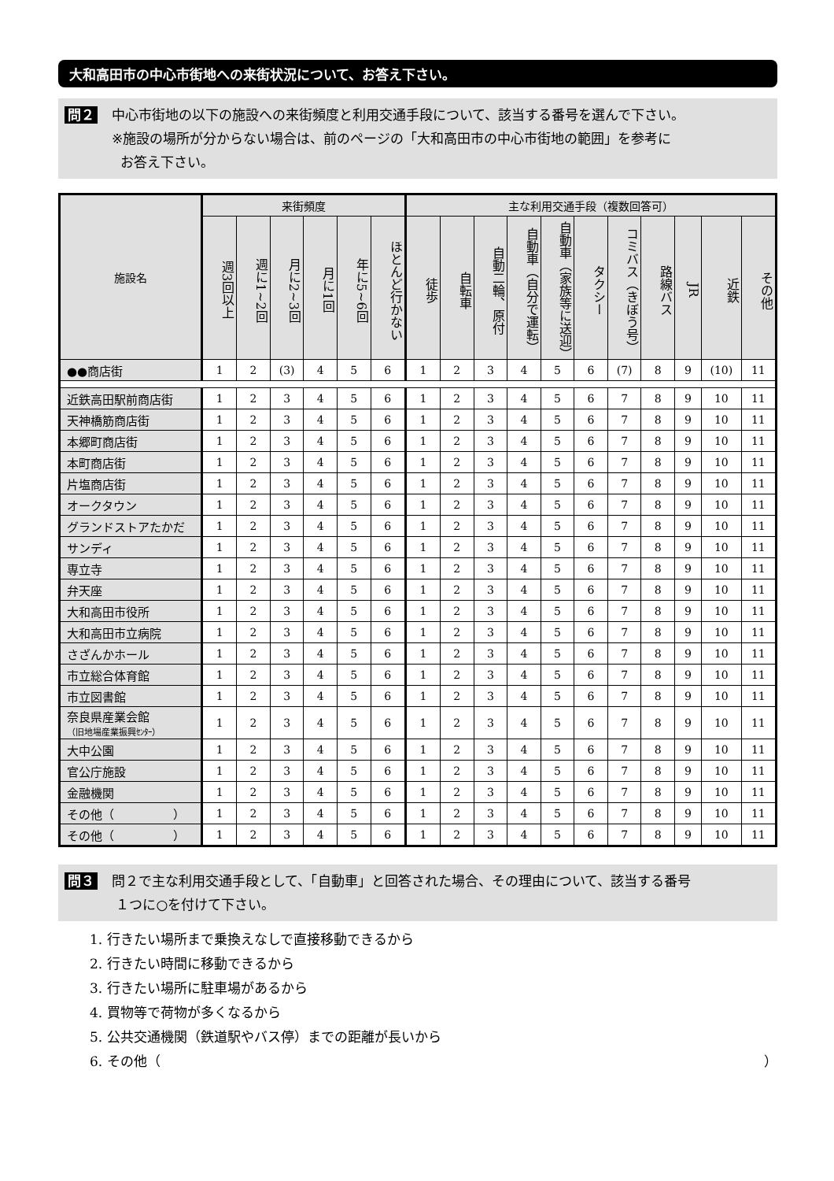大和高田市の中心市街地への来街状況について、お答え下さい。
問２
中心市街地の以下の施設への来街頻度と利用交通手段について、該当する番号を選んで下さい。
※施設の場所が分からない場合は、前のページの「大和高田市の中心市街地の範囲」を参考に
お答え下さい。
| 施設名 | 来街頻度 | | | | | | 主な利用交通手段（複数回答可） | | | | | | | | | | |
| --- | --- | --- | --- | --- | --- | --- | --- | --- | --- | --- | --- | --- | --- | --- | --- | --- | --- |
| | 週3回以上 | 週に1~2回 | 月に2~3回 | 月に1回 | 年に5~6回 | ほとんど行かない | 徒歩 | 自転車 | 自動二輪、原付 | 自動車（自分で運転） | 自動車（家族等に送迎） | タクシー | コミバス（きぼう号） | 路線バス | JR | 近鉄 | その他 |
| ●●商店街 | 1 | 2 | (3) | 4 | 5 | 6 | 1 | 2 | 3 | 4 | 5 | 6 | (7) | 8 | 9 | (10) | 11 |
| 近鉄高田駅前商店街 | 1 | 2 | 3 | 4 | 5 | 6 | 1 | 2 | 3 | 4 | 5 | 6 | 7 | 8 | 9 | 10 | 11 |
| 天神橋筋商店街 | 1 | 2 | 3 | 4 | 5 | 6 | 1 | 2 | 3 | 4 | 5 | 6 | 7 | 8 | 9 | 10 | 11 |
| 本郷町商店街 | 1 | 2 | 3 | 4 | 5 | 6 | 1 | 2 | 3 | 4 | 5 | 6 | 7 | 8 | 9 | 10 | 11 |
| 本町商店街 | 1 | 2 | 3 | 4 | 5 | 6 | 1 | 2 | 3 | 4 | 5 | 6 | 7 | 8 | 9 | 10 | 11 |
| 片塩商店街 | 1 | 2 | 3 | 4 | 5 | 6 | 1 | 2 | 3 | 4 | 5 | 6 | 7 | 8 | 9 | 10 | 11 |
| オークタウン | 1 | 2 | 3 | 4 | 5 | 6 | 1 | 2 | 3 | 4 | 5 | 6 | 7 | 8 | 9 | 10 | 11 |
| グランドストアたかだ | 1 | 2 | 3 | 4 | 5 | 6 | 1 | 2 | 3 | 4 | 5 | 6 | 7 | 8 | 9 | 10 | 11 |
| サンディ | 1 | 2 | 3 | 4 | 5 | 6 | 1 | 2 | 3 | 4 | 5 | 6 | 7 | 8 | 9 | 10 | 11 |
| 専立寺 | 1 | 2 | 3 | 4 | 5 | 6 | 1 | 2 | 3 | 4 | 5 | 6 | 7 | 8 | 9 | 10 | 11 |
| 弁天座 | 1 | 2 | 3 | 4 | 5 | 6 | 1 | 2 | 3 | 4 | 5 | 6 | 7 | 8 | 9 | 10 | 11 |
| 大和高田市役所 | 1 | 2 | 3 | 4 | 5 | 6 | 1 | 2 | 3 | 4 | 5 | 6 | 7 | 8 | 9 | 10 | 11 |
| 大和高田市立病院 | 1 | 2 | 3 | 4 | 5 | 6 | 1 | 2 | 3 | 4 | 5 | 6 | 7 | 8 | 9 | 10 | 11 |
| さざんかホール | 1 | 2 | 3 | 4 | 5 | 6 | 1 | 2 | 3 | 4 | 5 | 6 | 7 | 8 | 9 | 10 | 11 |
| 市立総合体育館 | 1 | 2 | 3 | 4 | 5 | 6 | 1 | 2 | 3 | 4 | 5 | 6 | 7 | 8 | 9 | 10 | 11 |
| 市立図書館 | 1 | 2 | 3 | 4 | 5 | 6 | 1 | 2 | 3 | 4 | 5 | 6 | 7 | 8 | 9 | 10 | 11 |
| 奈良県産業会館 （旧地場産業振興ｾﾝﾀｰ） | 1 | 2 | 3 | 4 | 5 | 6 | 1 | 2 | 3 | 4 | 5 | 6 | 7 | 8 | 9 | 10 | 11 |
| 大中公園 | 1 | 2 | 3 | 4 | 5 | 6 | 1 | 2 | 3 | 4 | 5 | 6 | 7 | 8 | 9 | 10 | 11 |
| 官公庁施設 | 1 | 2 | 3 | 4 | 5 | 6 | 1 | 2 | 3 | 4 | 5 | 6 | 7 | 8 | 9 | 10 | 11 |
| 金融機関 | 1 | 2 | 3 | 4 | 5 | 6 | 1 | 2 | 3 | 4 | 5 | 6 | 7 | 8 | 9 | 10 | 11 |
| その他（ ） | 1 | 2 | 3 | 4 | 5 | 6 | 1 | 2 | 3 | 4 | 5 | 6 | 7 | 8 | 9 | 10 | 11 |
| その他（ ） | 1 | 2 | 3 | 4 | 5 | 6 | 1 | 2 | 3 | 4 | 5 | 6 | 7 | 8 | 9 | 10 | 11 |
問３
問２で主な利用交通手段として、「自動車」と回答された場合、その理由について、該当する番号
１つに○を付けて下さい。
1. 行きたい場所まで乗換えなしで直接移動できるから
2. 行きたい時間に移動できるから
3. 行きたい場所に駐車場があるから
4. 買物等で荷物が多くなるから
5. 公共交通機関（鉄道駅やバス停）までの距離が長いから
6. その他（ ）